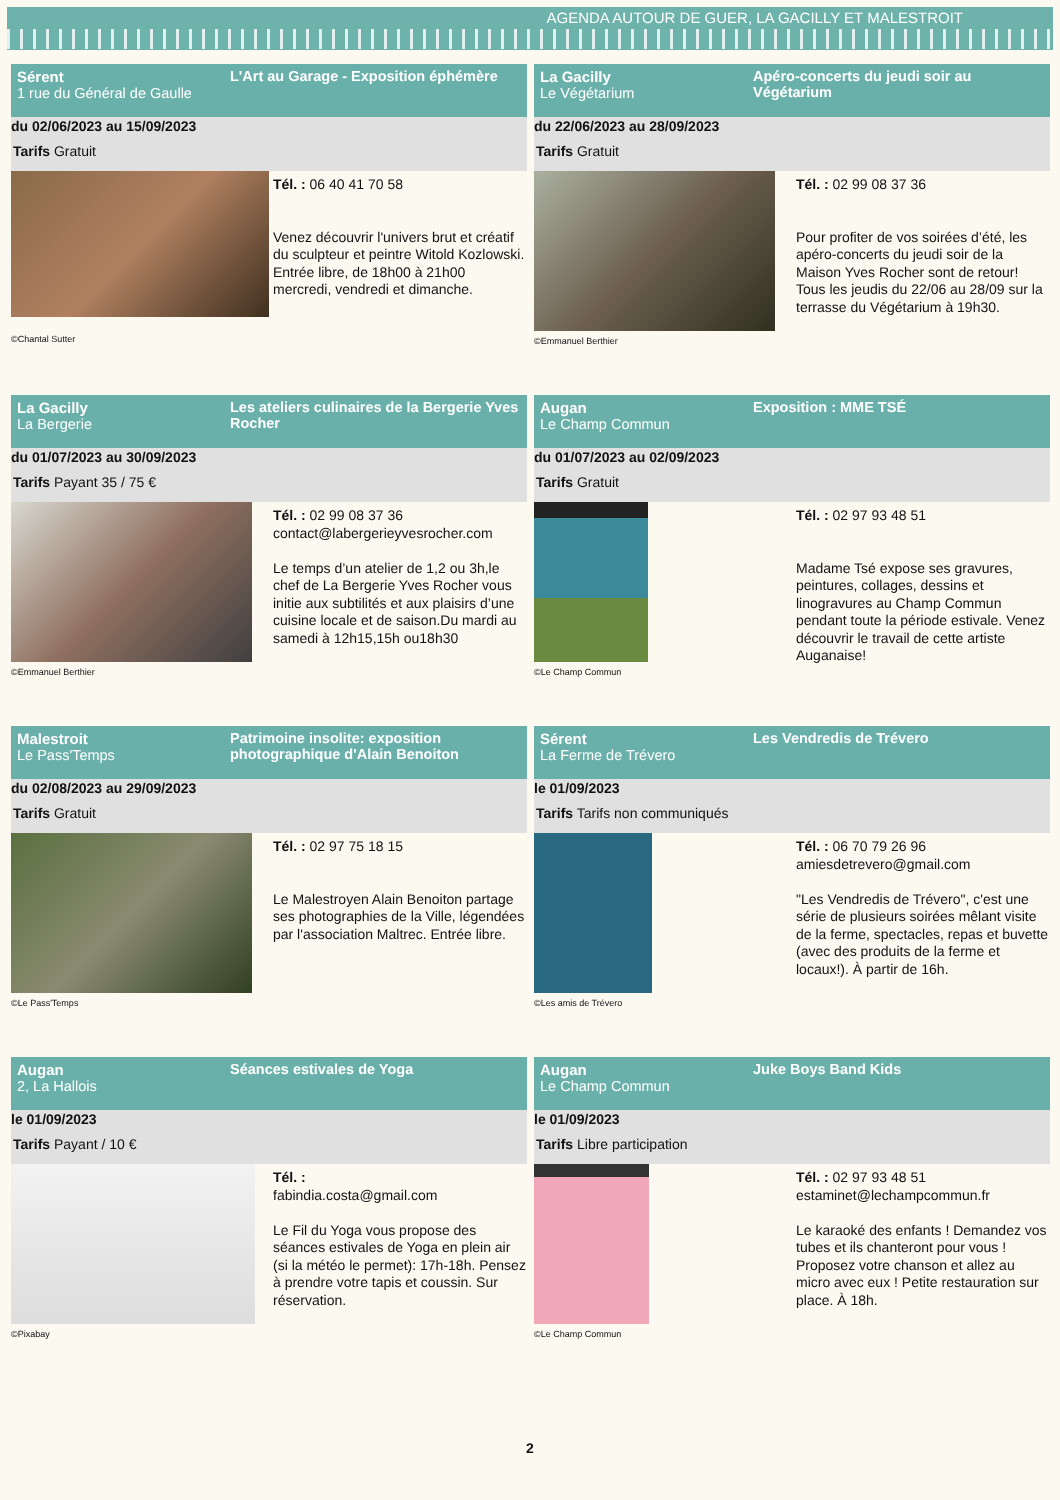AGENDA AUTOUR DE GUER, LA GACILLY ET MALESTROIT
Sérent
1 rue du Général de Gaulle
L'Art au Garage - Exposition éphémère
du 02/06/2023 au 15/09/2023
Tarifs Gratuit
©Chantal Sutter
Tél. : 06 40 41 70 58
Venez découvrir l'univers brut et créatif du sculpteur et peintre Witold Kozlowski. Entrée libre, de 18h00 à 21h00 mercredi, vendredi et dimanche.
La Gacilly
Le Végétarium
Apéro-concerts du jeudi soir au Végétarium
du 22/06/2023 au 28/09/2023
Tarifs Gratuit
©Emmanuel Berthier
Tél. : 02 99 08 37 36
Pour profiter de vos soirées d’été, les apéro-concerts du jeudi soir de la Maison Yves Rocher sont de retour! Tous les jeudis du 22/06 au 28/09 sur la terrasse du Végétarium à 19h30.
La Gacilly
La Bergerie
Les ateliers culinaires de la Bergerie Yves Rocher
du 01/07/2023 au 30/09/2023
Tarifs Payant 35 / 75 €
©Emmanuel Berthier
Tél. : 02 99 08 37 36
contact@labergerieyvesrocher.com
Le temps d’un atelier de 1,2 ou 3h,le chef de La Bergerie Yves Rocher vous initie aux subtilités et aux plaisirs d’une cuisine locale et de saison.Du mardi au samedi à 12h15,15h ou18h30
Augan
Le Champ Commun
Exposition : MME TSÉ
du 01/07/2023 au 02/09/2023
Tarifs Gratuit
©Le Champ Commun
Tél. : 02 97 93 48 51
Madame Tsé expose ses gravures, peintures, collages, dessins et linogravures au Champ Commun pendant toute la période estivale. Venez découvrir le travail de cette artiste Auganaise!
Malestroit
Le Pass'Temps
Patrimoine insolite: exposition photographique d'Alain Benoiton
du 02/08/2023 au 29/09/2023
Tarifs Gratuit
©Le Pass'Temps
Tél. : 02 97 75 18 15
Le Malestroyen Alain Benoiton partage ses photographies de la Ville, légendées par l'association Maltrec. Entrée libre.
Sérent
La Ferme de Trévero
Les Vendredis de Trévero
le 01/09/2023
Tarifs Tarifs non communiqués
©Les amis de Trévero
Tél. : 06 70 79 26 96
amiesdetrevero@gmail.com
"Les Vendredis de Trévero", c'est une série de plusieurs soirées mêlant visite de la ferme, spectacles, repas et buvette (avec des produits de la ferme et locaux!). À partir de 16h.
Augan
2, La Hallois
Séances estivales de Yoga
le 01/09/2023
Tarifs Payant / 10 €
©Pixabay
Tél. :
fabindia.costa@gmail.com
Le Fil du Yoga vous propose des séances estivales de Yoga en plein air (si la météo le permet): 17h-18h. Pensez à prendre votre tapis et coussin. Sur réservation.
Augan
Le Champ Commun
Juke Boys Band Kids
le 01/09/2023
Tarifs Libre participation
©Le Champ Commun
Tél. : 02 97 93 48 51
estaminet@lechampcommun.fr
Le karaoké des enfants ! Demandez vos tubes et ils chanteront pour vous ! Proposez votre chanson et allez au micro avec eux ! Petite restauration sur place. À 18h.
2